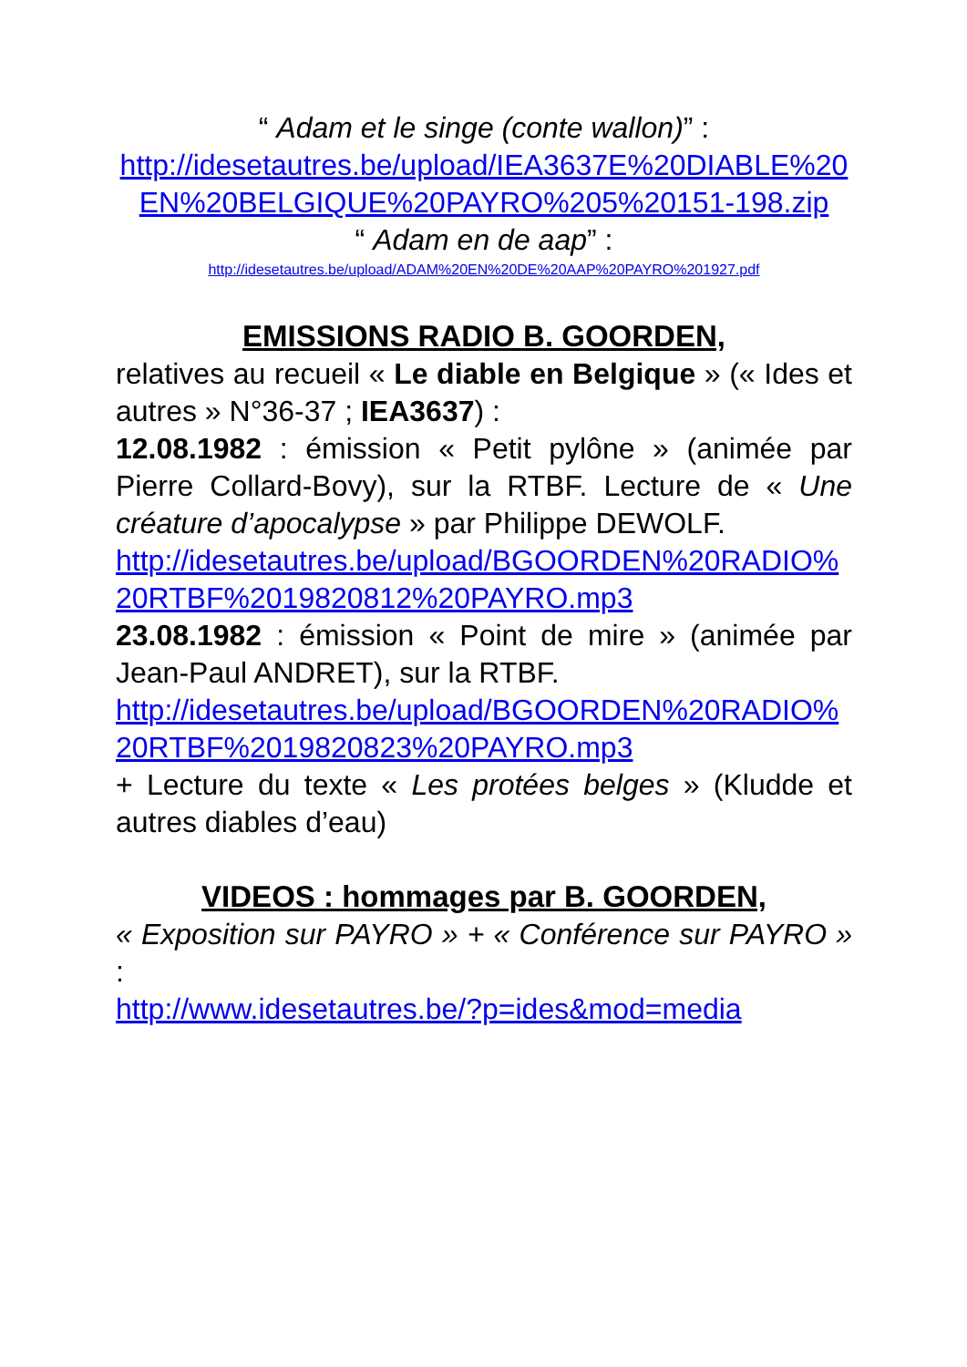“ Adam et le singe (conte wallon)” :
http://idesetautres.be/upload/IEA3637E%20DIABLE%20 EN%20BELGIQUE%20PAYRO%205%20151-198.zip
“ Adam en de aap” :
http://idesetautres.be/upload/ADAM%20EN%20DE%20AAP%20PAYRO%201927.pdf
EMISSIONS RADIO B. GOORDEN,
relatives au recueil « Le diable en Belgique » (« Ides et autres » N°36-37 ; IEA3637) :
12.08.1982 : émission « Petit pylône » (animée par Pierre Collard-Bovy), sur la RTBF. Lecture de « Une créature d’apocalypse » par Philippe DEWOLF.
http://idesetautres.be/upload/BGOORDEN%20RADIO%20RTBF%2019820812%20PAYRO.mp3
23.08.1982 : émission « Point de mire » (animée par Jean-Paul ANDRET), sur la RTBF.
http://idesetautres.be/upload/BGOORDEN%20RADIO%20RTBF%2019820823%20PAYRO.mp3
+ Lecture du texte « Les protées belges » (Kludde et autres diables d’eau)
VIDEOS : hommages par B. GOORDEN,
« Exposition sur PAYRO » + « Conférence sur PAYRO » :
http://www.idesetautres.be/?p=ides&mod=media